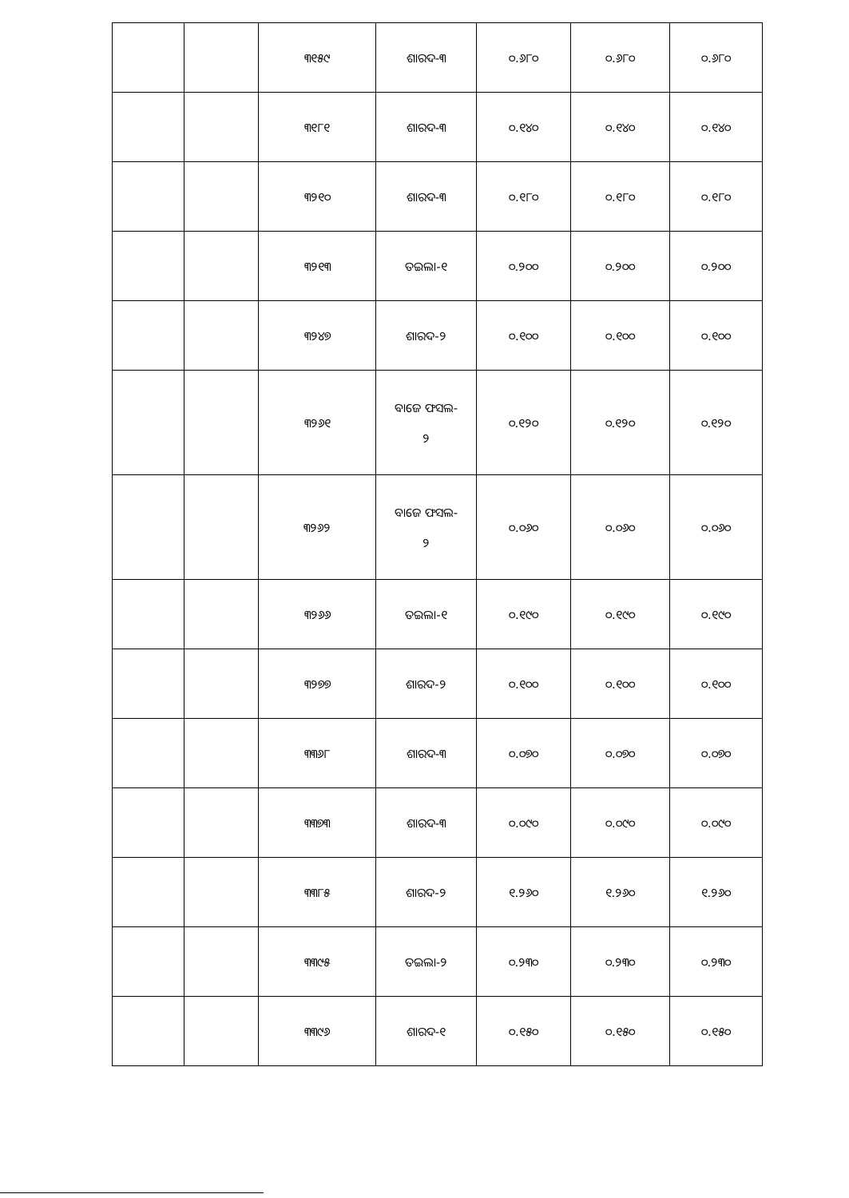| | | ୩୧୫୯ | ଶାରଦ-୩ | ୦.୬୮୦ | ୦.୬୮୦ | ୦.୬୮୦ |
| | | ୩୧୮୧ | ଶାରଦ-୩ | ୦.୧୪୦ | ୦.୧୪୦ | ୦.୧୪୦ |
| | | ୩୨୧୦ | ଶାରଦ-୩ | ୦.୧୮୦ | ୦.୧୮୦ | ୦.୧୮୦ |
| | | ୩୨୧୩ | ତଇଲା-୧ | ୦.୨୦୦ | ୦.୨୦୦ | ୦.୨୦୦ |
| | | ୩୨୪୭ | ଶାରଦ-୨ | ୦.୧୦୦ | ୦.୧୦୦ | ୦.୧୦୦ |
| | | ୩୨୬୧ | ବାଜେ ଫସଲ- ୨ | ୦.୧୨୦ | ୦.୧୨୦ | ୦.୧୨୦ |
| | | ୩୨୬୨ | ବାଜେ ଫସଲ- ୨ | ୦.୦୬୦ | ୦.୦୬୦ | ୦.୦୬୦ |
| | | ୩୨୬୬ | ତଇଲା-୧ | ୦.୧୯୦ | ୦.୧୯୦ | ୦.୧୯୦ |
| | | ୩୨୭୭ | ଶାରଦ-୨ | ୦.୧୦୦ | ୦.୧୦୦ | ୦.୧୦୦ |
| | | ୩୩୬୮ | ଶାରଦ-୩ | ୦.୦୭୦ | ୦.୦୭୦ | ୦.୦୭୦ |
| | | ୩୩୭୩ | ଶାରଦ-୩ | ୦.୦୯୦ | ୦.୦୯୦ | ୦.୦୯୦ |
| | | ୩୩୮୫ | ଶାରଦ-୨ | ୧.୨୬୦ | ୧.୨୬୦ | ୧.୨୬୦ |
| | | ୩୩୯୫ | ତଇଲା-୨ | ୦.୨୩୦ | ୦.୨୩୦ | ୦.୨୩୦ |
| | | ୩୩୯୬ | ଶାରଦ-୧ | ୦.୧୫୦ | ୦.୧୫୦ | ୦.୧୫୦ |